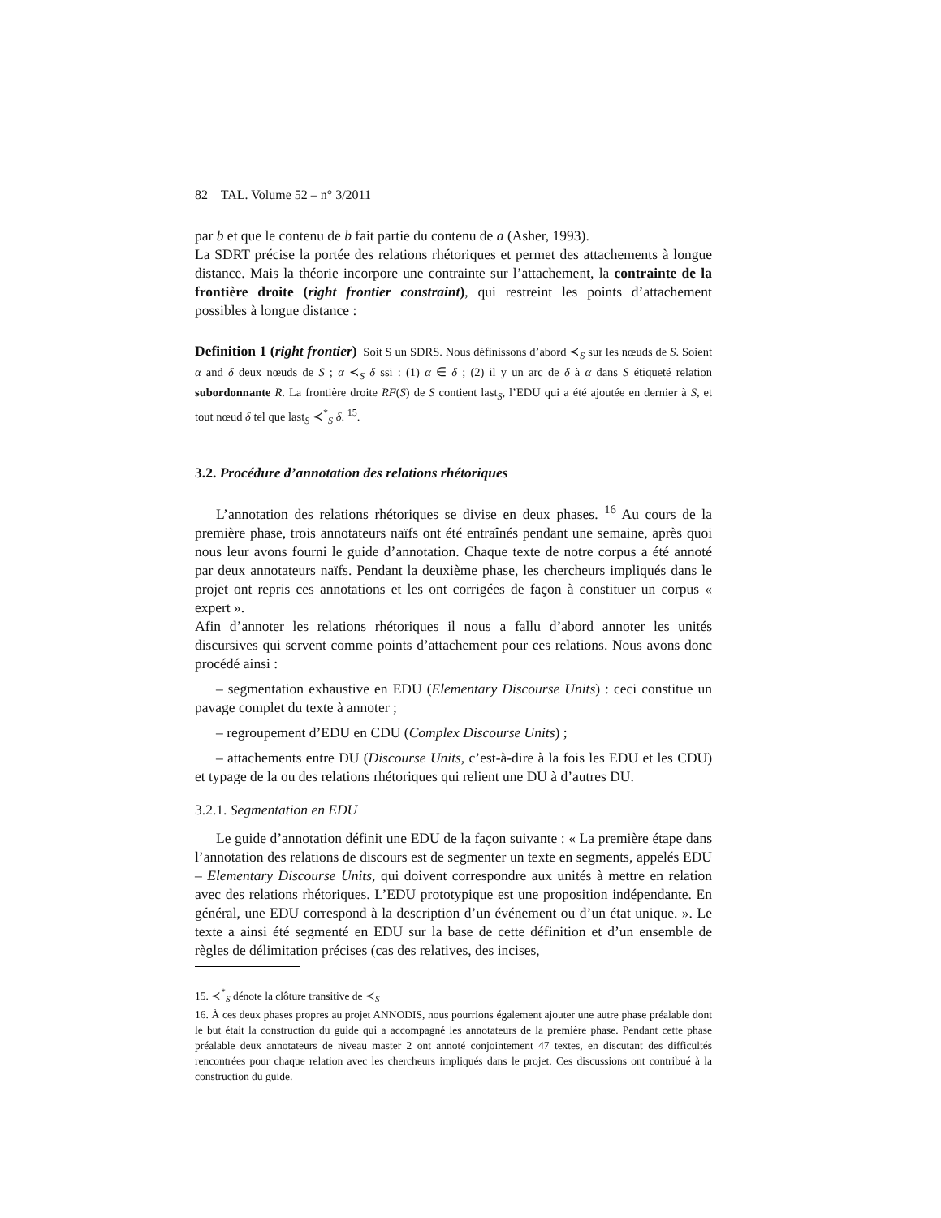82 TAL. Volume 52 – n° 3/2011
par b et que le contenu de b fait partie du contenu de a (Asher, 1993).
La SDRT précise la portée des relations rhétoriques et permet des attachements à longue distance. Mais la théorie incorpore une contrainte sur l’attachement, la contrainte de la frontière droite (right frontier constraint), qui restreint les points d’attachement possibles à longue distance :
Definition 1 (right frontier) Soit S un SDRS. Nous définissons d’abord ≺<sub>S</sub> sur les nœuds de S. Soient α and δ deux nœuds de S ; α ≺<sub>S</sub> δ ssi : (1) α ∈ δ ; (2) il y un arc de δ à α dans S étiqueté relation subordonnante R. La frontière droite RF(S) de S contient last<sub>S</sub>, l’EDU qui a été ajoutée en dernier à S, et tout nœud δ tel que last<sub>S</sub> ≺<sup>*</sup><sub>S</sub> δ. <sup>15</sup>.
3.2. Procédure d’annotation des relations rhétoriques
L’annotation des relations rhétoriques se divise en deux phases. <sup>16</sup> Au cours de la première phase, trois annotateurs naïfs ont été entraînés pendant une semaine, après quoi nous leur avons fourni le guide d’annotation. Chaque texte de notre corpus a été annoté par deux annotateurs naïfs. Pendant la deuxième phase, les chercheurs impliqués dans le projet ont repris ces annotations et les ont corrigées de façon à constituer un corpus « expert ».
Afin d’annoter les relations rhétoriques il nous a fallu d’abord annoter les unités discursives qui servent comme points d’attachement pour ces relations. Nous avons donc procédé ainsi :
– segmentation exhaustive en EDU (Elementary Discourse Units) : ceci constitue un pavage complet du texte à annoter ;
– regroupement d’EDU en CDU (Complex Discourse Units) ;
– attachements entre DU (Discourse Units, c’est-à-dire à la fois les EDU et les CDU) et typage de la ou des relations rhétoriques qui relient une DU à d’autres DU.
3.2.1. Segmentation en EDU
Le guide d’annotation définit une EDU de la façon suivante : « La première étape dans l’annotation des relations de discours est de segmenter un texte en segments, appelés EDU – Elementary Discourse Units, qui doivent correspondre aux unités à mettre en relation avec des relations rhétoriques. L’EDU prototypique est une proposition indépendante. En général, une EDU correspond à la description d’un événement ou d’un état unique. ». Le texte a ainsi été segmenté en EDU sur la base de cette définition et d’un ensemble de règles de délimitation précises (cas des relatives, des incises,
15. ≺<sup>*</sup><sub>S</sub> dénote la clôture transitive de ≺<sub>S</sub>
16. À ces deux phases propres au projet ANNODIS, nous pourrions également ajouter une autre phase préalable dont le but était la construction du guide qui a accompagné les annotateurs de la première phase. Pendant cette phase préalable deux annotateurs de niveau master 2 ont annoté conjointement 47 textes, en discutant des difficultés rencontrées pour chaque relation avec les chercheurs impliqués dans le projet. Ces discussions ont contribué à la construction du guide.